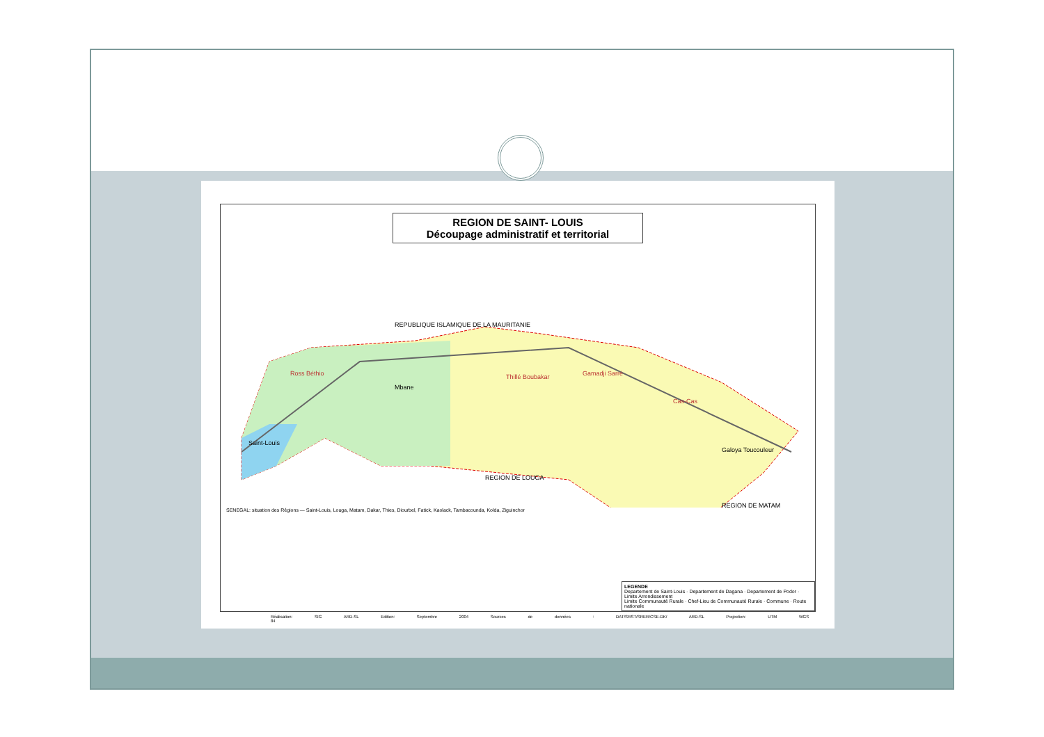REGION DE SAINT- LOUIS
Découpage administratif et territorial
REPUBLIQUE ISLAMIQUE DE LA MAURITANIE
REGION DE LOUGA
REGION DE MATAM
Ross Béthio
Thillé Boubakar
Gamadji Sarré
Cas-Cas
Saint-Louis
Mbane
Galoya Toucouleur
SENEGAL: situation des Régions — Saint-Louis, Louga, Matam, Dakar, Thies, Diourbel, Fatick, Kaolack, Tambacounda, Kolda, Ziguinchor
LEGENDE
Departement de Saint-Louis · Departement de Dagana · Departement de Podor · Limite Arrondissement
Limite Communauté Rurale · Chef-Lieu de Communauté Rurale · Commune · Route nationale
Réalisation: SIG ARD-SL Edition: Septembre 2004 Sources de données : DAT/SRST/SRER/CSE-DK/ ARD-SL Projection: UTM WGS 84